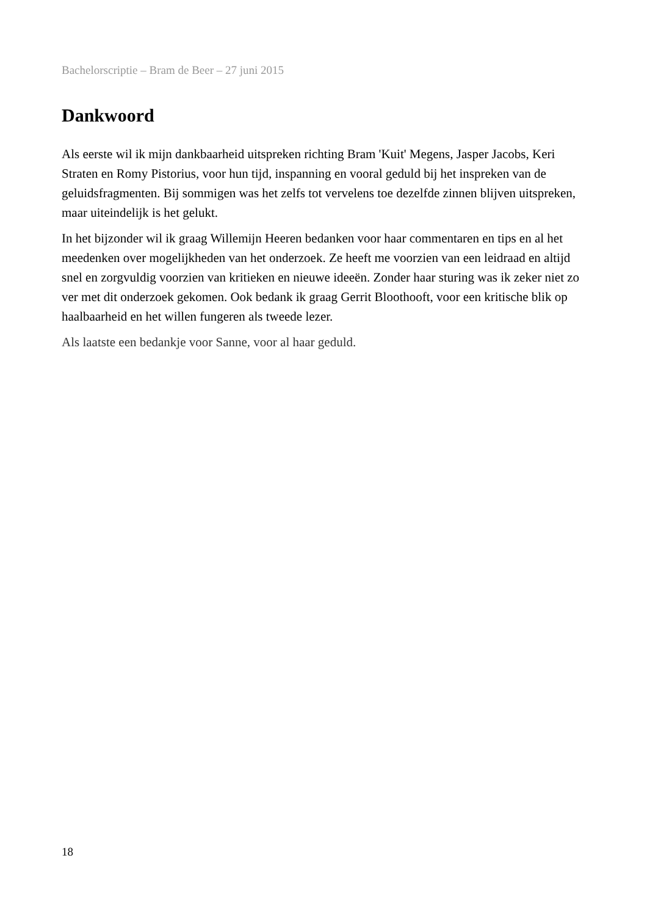Bachelorscriptie – Bram de Beer – 27 juni 2015
Dankwoord
Als eerste wil ik mijn dankbaarheid uitspreken richting Bram 'Kuit' Megens, Jasper Jacobs, Keri Straten en Romy Pistorius, voor hun tijd, inspanning en vooral geduld bij het inspreken van de geluidsfragmenten. Bij sommigen was het zelfs tot vervelens toe dezelfde zinnen blijven uitspreken, maar uiteindelijk is het gelukt.
In het bijzonder wil ik graag Willemijn Heeren bedanken voor haar commentaren en tips en al het meedenken over mogelijkheden van het onderzoek. Ze heeft me voorzien van een leidraad en altijd snel en zorgvuldig voorzien van kritieken en nieuwe ideeën. Zonder haar sturing was ik zeker niet zo ver met dit onderzoek gekomen. Ook bedank ik graag Gerrit Bloothooft, voor een kritische blik op haalbaarheid en het willen fungeren als tweede lezer.
Als laatste een bedankje voor Sanne, voor al haar geduld.
18